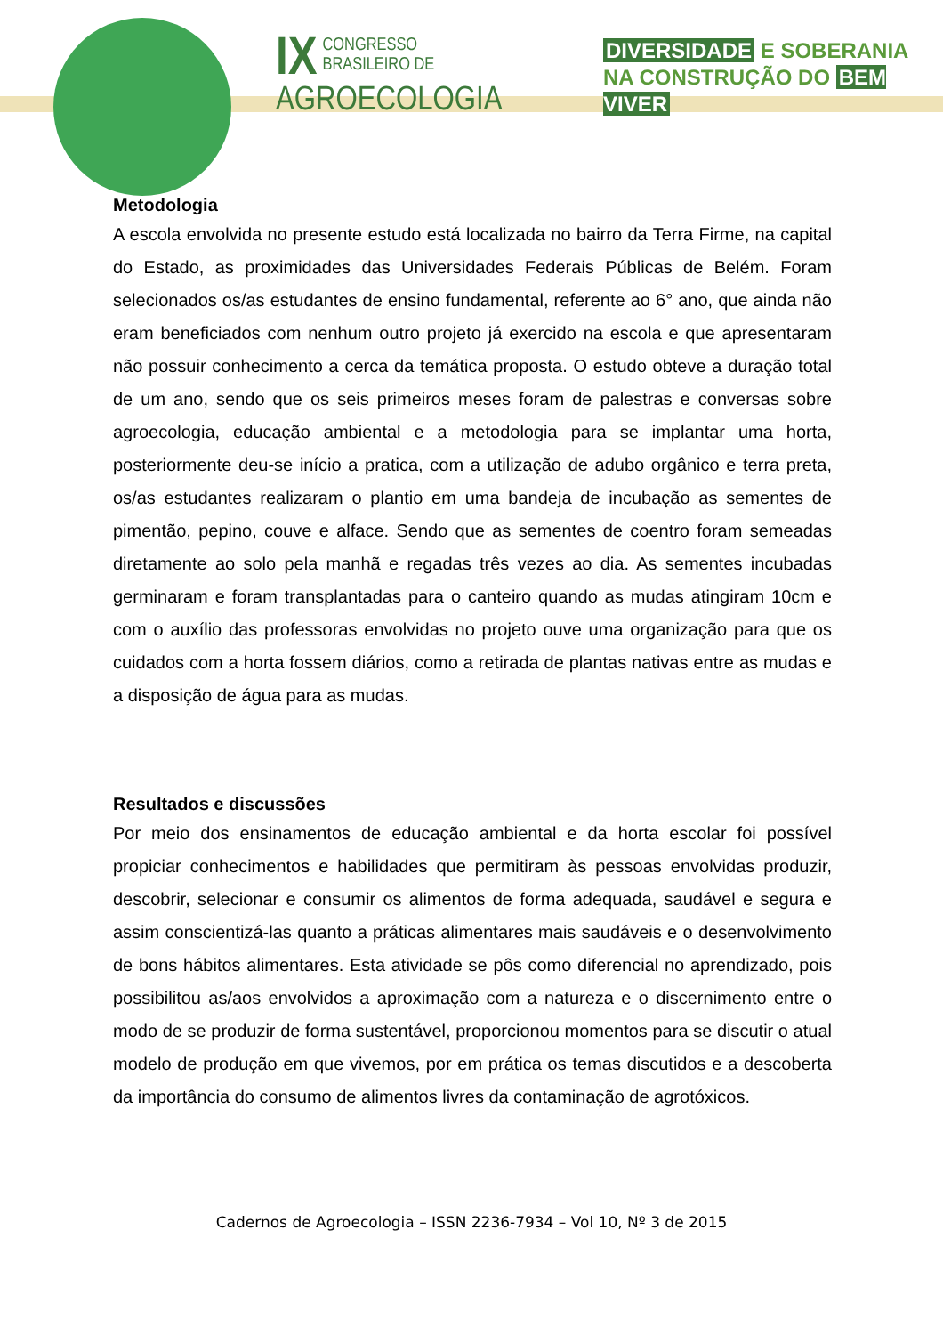IX
CONGRESSO BRASILEIRO DE
AGROECOLOGIA
DIVERSIDADE E SOBERANIA
NA CONSTRUÇÃO DO BEM VIVER
Metodologia
A escola envolvida no presente estudo está localizada no bairro da Terra Firme, na capital do Estado, as proximidades das Universidades Federais Públicas de Belém. Foram selecionados os/as estudantes de ensino fundamental, referente ao 6° ano, que ainda não eram beneficiados com nenhum outro projeto já exercido na escola e que apresentaram não possuir conhecimento a cerca da temática proposta. O estudo obteve a duração total de um ano, sendo que os seis primeiros meses foram de palestras e conversas sobre agroecologia, educação ambiental e a metodologia para se implantar uma horta, posteriormente deu-se início a pratica, com a utilização de adubo orgânico e terra preta, os/as estudantes realizaram o plantio em uma bandeja de incubação as sementes de pimentão, pepino, couve e alface. Sendo que as sementes de coentro foram semeadas diretamente ao solo pela manhã e regadas três vezes ao dia. As sementes incubadas germinaram e foram transplantadas para o canteiro quando as mudas atingiram 10cm e com o auxílio das professoras envolvidas no projeto ouve uma organização para que os cuidados com a horta fossem diários, como a retirada de plantas nativas entre as mudas e a disposição de água para as mudas.
Resultados e discussões
Por meio dos ensinamentos de educação ambiental e da horta escolar foi possível propiciar conhecimentos e habilidades que permitiram às pessoas envolvidas produzir, descobrir, selecionar e consumir os alimentos de forma adequada, saudável e segura e assim conscientizá-las quanto a práticas alimentares mais saudáveis e o desenvolvimento de bons hábitos alimentares. Esta atividade se pôs como diferencial no aprendizado, pois possibilitou as/aos envolvidos a aproximação com a natureza e o discernimento entre o modo de se produzir de forma sustentável, proporcionou momentos para se discutir o atual modelo de produção em que vivemos, por em prática os temas discutidos e a descoberta da importância do consumo de alimentos livres da contaminação de agrotóxicos.
Cadernos de Agroecologia – ISSN 2236-7934 – Vol 10, Nº 3 de 2015